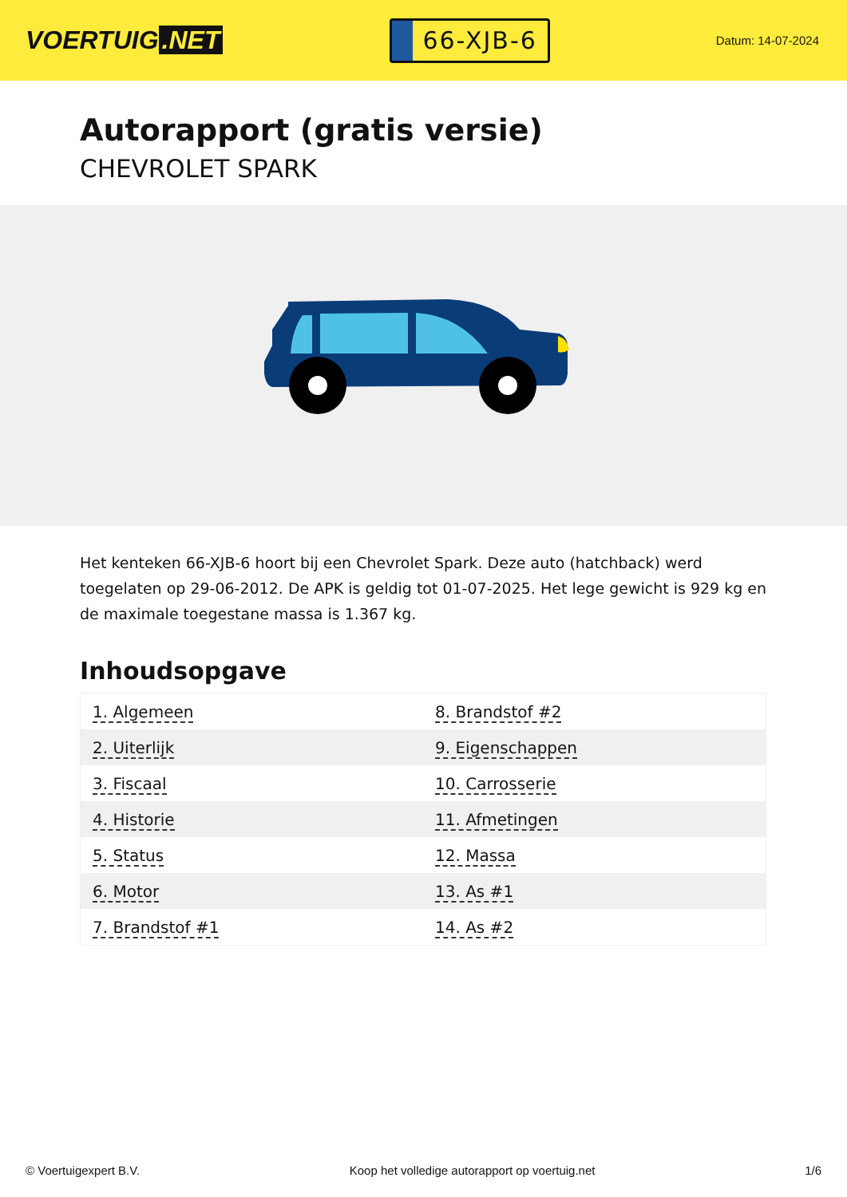VOERTUIG.NET
66-XJB-6
Datum: 14-07-2024
Autorapport (gratis versie)
CHEVROLET SPARK
Het kenteken 66-XJB-6 hoort bij een Chevrolet Spark. Deze auto (hatchback) werd toegelaten op 29-06-2012. De APK is geldig tot 01-07-2025. Het lege gewicht is 929 kg en de maximale toegestane massa is 1.367 kg.
Inhoudsopgave
| 1. Algemeen | 8. Brandstof #2 |
| 2. Uiterlijk | 9. Eigenschappen |
| 3. Fiscaal | 10. Carrosserie |
| 4. Historie | 11. Afmetingen |
| 5. Status | 12. Massa |
| 6. Motor | 13. As #1 |
| 7. Brandstof #1 | 14. As #2 |
© Voertuigexpert B.V. Koop het volledige autorapport op voertuig.net 1/6